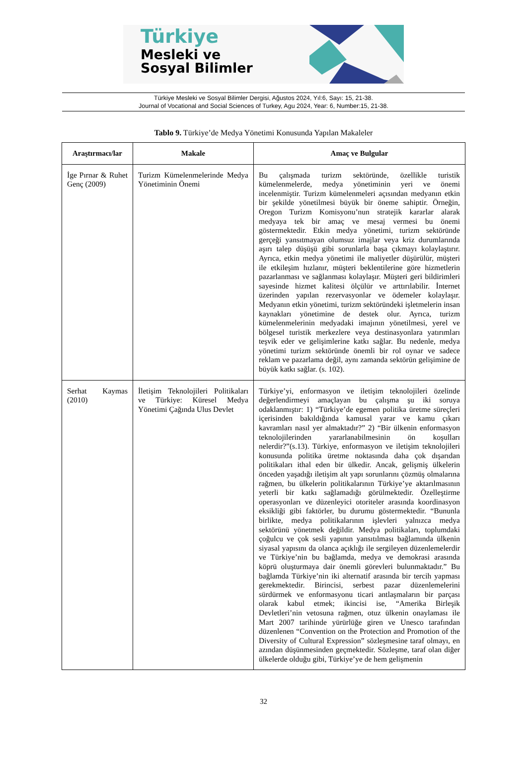Türkiye
Mesleki ve
Sosyal Bilimler
Türkiye Mesleki ve Sosyal Bilimler Dergisi, Ağustos 2024, Yıl:6, Sayı: 15, 21-38.
Journal of Vocational and Social Sciences of Turkey, Agu 2024, Year: 6, Number:15, 21-38.
Tablo 9. Türkiye’de Medya Yönetimi Konusunda Yapılan Makaleler
| Araştırmacı/lar | Makale | Amaç ve Bulgular |
| --- | --- | --- |
| İge Pırnar & Ruhet Genç (2009) | Turizm Kümelenmelerinde Medya Yönetiminin Önemi | Bu çalışmada turizm sektöründe, özellikle turistik kümelenmelerde, medya yönetiminin yeri ve önemi incelenmiştir. Turizm kümelenmeleri açısından medyanın etkin bir şekilde yönetilmesi büyük bir öneme sahiptir. Örneğin, Oregon Turizm Komisyonu’nun stratejik kararlar alarak medyaya tek bir amaç ve mesaj vermesi bu önemi göstermektedir. Etkin medya yönetimi, turizm sektöründe gerçeği yansıtmayan olumsuz imajlar veya kriz durumlarında aşırı talep düşüşü gibi sorunlarla başa çıkmayı kolaylaştırır. Ayrıca, etkin medya yönetimi ile maliyetler düşürülür, müşteri ile etkileşim hızlanır, müşteri beklentilerine göre hizmetlerin pazarlanması ve sağlanması kolaylaşır. Müşteri geri bildirimleri sayesinde hizmet kalitesi ölçülür ve arttırılabilir. İnternet üzerinden yapılan rezervasyonlar ve ödemeler kolaylaşır. Medyanın etkin yönetimi, turizm sektöründeki işletmelerin insan kaynakları yönetimine de destek olur. Ayrıca, turizm kümelenmelerinin medyadaki imajının yönetilmesi, yerel ve bölgesel turistik merkezlere veya destinasyonlara yatırımları teşvik eder ve gelişimlerine katkı sağlar. Bu nedenle, medya yönetimi turizm sektöründe önemli bir rol oynar ve sadece reklam ve pazarlama değil, aynı zamanda sektörün gelişimine de büyük katkı sağlar. (s. 102). |
| Serhat Kaymas (2010) | İletişim Teknolojileri Politikaları ve Türkiye: Küresel Medya Yönetimi Çağında Ulus Devlet | Türkiye’yi, enformasyon ve iletişim teknolojileri özelinde değerlendirmeyi amaçlayan bu çalışma şu iki soruya odaklanmıştır: 1) “Türkiye’de egemen politika üretme süreçleri içerisinden bakıldığında kamusal yarar ve kamu çıkarı kavramları nasıl yer almaktadır?” 2) “Bir ülkenin enformasyon teknolojilerinden yararlanabilmesinin ön koşulları nelerdir?”(s.13). Türkiye, enformasyon ve iletişim teknolojileri konusunda politika üretme noktasında daha çok dışarıdan politikaları ithal eden bir ülkedir. Ancak, gelişmiş ülkelerin önceden yaşadığı iletişim alt yapı sorunlarını çözmüş olmalarına rağmen, bu ülkelerin politikalarının Türkiye’ye aktarılmasının yeterli bir katkı sağlamadığı görülmektedir. Özelleştirme operasyonları ve düzenleyici otoriteler arasında koordinasyon eksikliği gibi faktörler, bu durumu göstermektedir. “Bununla birlikte, medya politikalarının işlevleri yalnızca medya sektörünü yönetmek değildir. Medya politikaları, toplumdaki çoğulcu ve çok sesli yapının yansıtılması bağlamında ülkenin siyasal yapısını da olanca açıklığı ile sergileyen düzenlemelerdir ve Türkiye’nin bu bağlamda, medya ve demokrasi arasında köprü oluşturmaya dair önemli görevleri bulunmaktadır.” Bu bağlamda Türkiye’nin iki alternatif arasında bir tercih yapması gerekmektedir. Birincisi, serbest pazar düzenlemelerini sürdürmek ve enformasyonu ticari antlaşmaların bir parçası olarak kabul etmek; ikincisi ise, “Amerika Birleşik Devletleri’nin vetosuna rağmen, otuz ülkenin onaylaması ile Mart 2007 tarihinde yürürlüğe giren ve Unesco tarafından düzenlenen “Convention on the Protection and Promotion of the Diversity of Cultural Expression” sözleşmesine taraf olmayı, en azından düşünmesinden geçmektedir. Sözleşme, taraf olan diğer ülkelerde olduğu gibi, Türkiye’ye de hem gelişmenin |
32